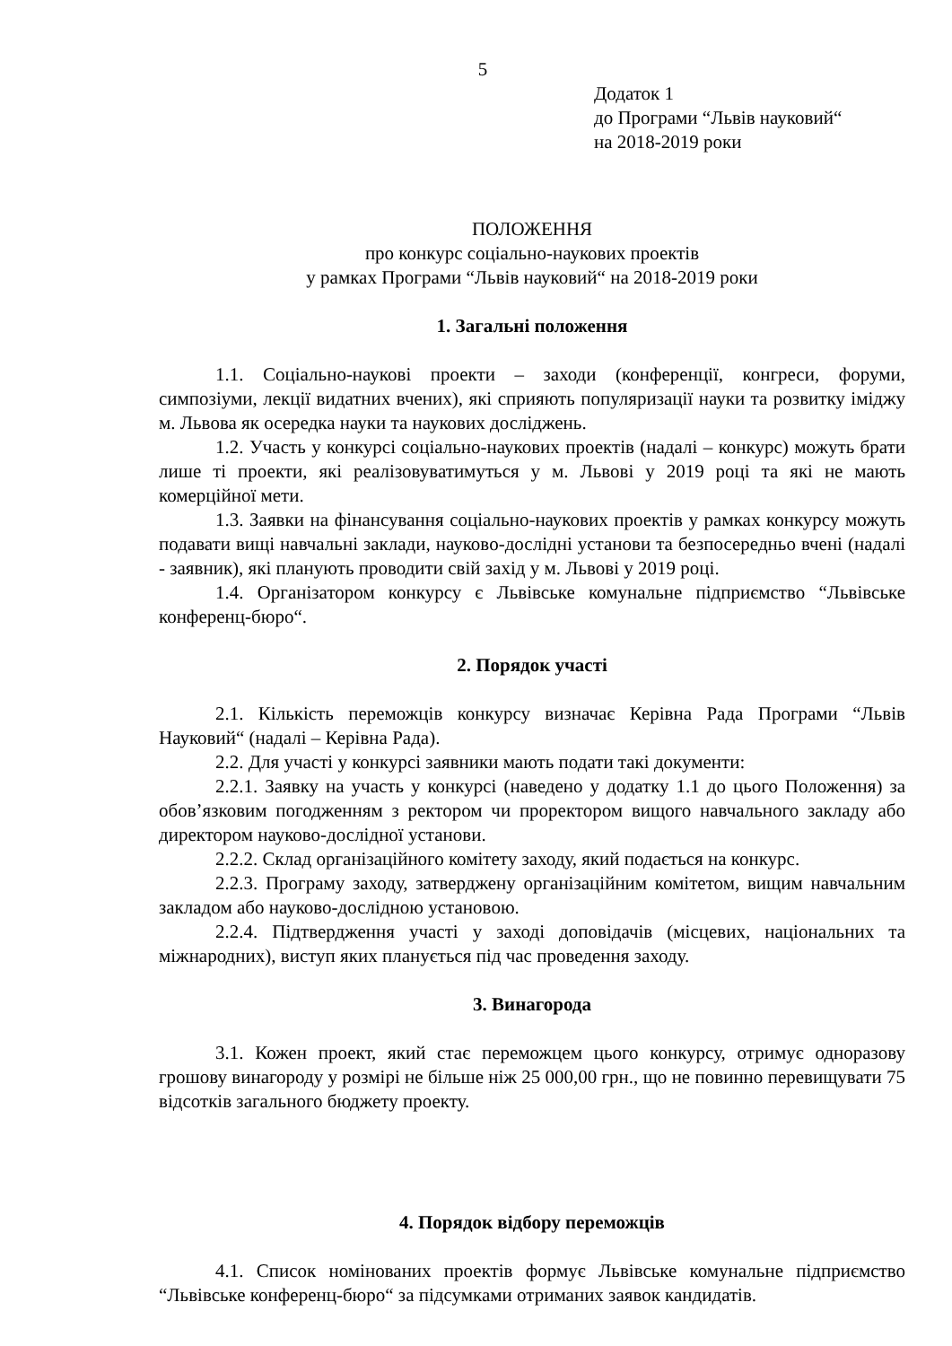5
Додаток 1
до Програми “Львів науковий“
на 2018-2019 роки
ПОЛОЖЕННЯ
про конкурс соціально-наукових проектів
у рамках Програми “Львів науковий“ на 2018-2019 роки
1. Загальні положення
1.1. Соціально-наукові проекти – заходи (конференції, конгреси, форуми, симпозіуми, лекції видатних вчених), які сприяють популяризації науки та розвитку іміджу м. Львова як осередка науки та наукових досліджень.
1.2. Участь у конкурсі соціально-наукових проектів (надалі – конкурс) можуть брати лише ті проекти, які реалізовуватимуться у м. Львові у 2019 році та які не мають комерційної мети.
1.3. Заявки на фінансування соціально-наукових проектів у рамках конкурсу можуть подавати вищі навчальні заклади, науково-дослідні установи та безпосередньо вчені (надалі - заявник), які планують проводити свій захід у м. Львові у 2019 році.
1.4. Організатором конкурсу є Львівське комунальне підприємство “Львівське конференц-бюро“.
2. Порядок участі
2.1. Кількість переможців конкурсу визначає Керівна Рада Програми “Львів Науковий“ (надалі – Керівна Рада).
2.2. Для участі у конкурсі заявники мають подати такі документи:
2.2.1. Заявку на участь у конкурсі (наведено у додатку 1.1 до цього Положення) за обов’язковим погодженням з ректором чи проректором вищого навчального закладу або директором науково-дослідної установи.
2.2.2. Склад організаційного комітету заходу, який подається на конкурс.
2.2.3. Програму заходу, затверджену організаційним комітетом, вищим навчальним закладом або науково-дослідною установою.
2.2.4. Підтвердження участі у заході доповідачів (місцевих, національних та міжнародних), виступ яких планується під час проведення заходу.
3. Винагорода
3.1. Кожен проект, який стає переможцем цього конкурсу, отримує одноразову грошову винагороду у розмірі не більше ніж 25 000,00 грн., що не повинно перевищувати 75 відсотків загального бюджету проекту.
4. Порядок відбору переможців
4.1. Список номінованих проектів формує Львівське комунальне підприємство “Львівське конференц-бюро“ за підсумками отриманих заявок кандидатів.